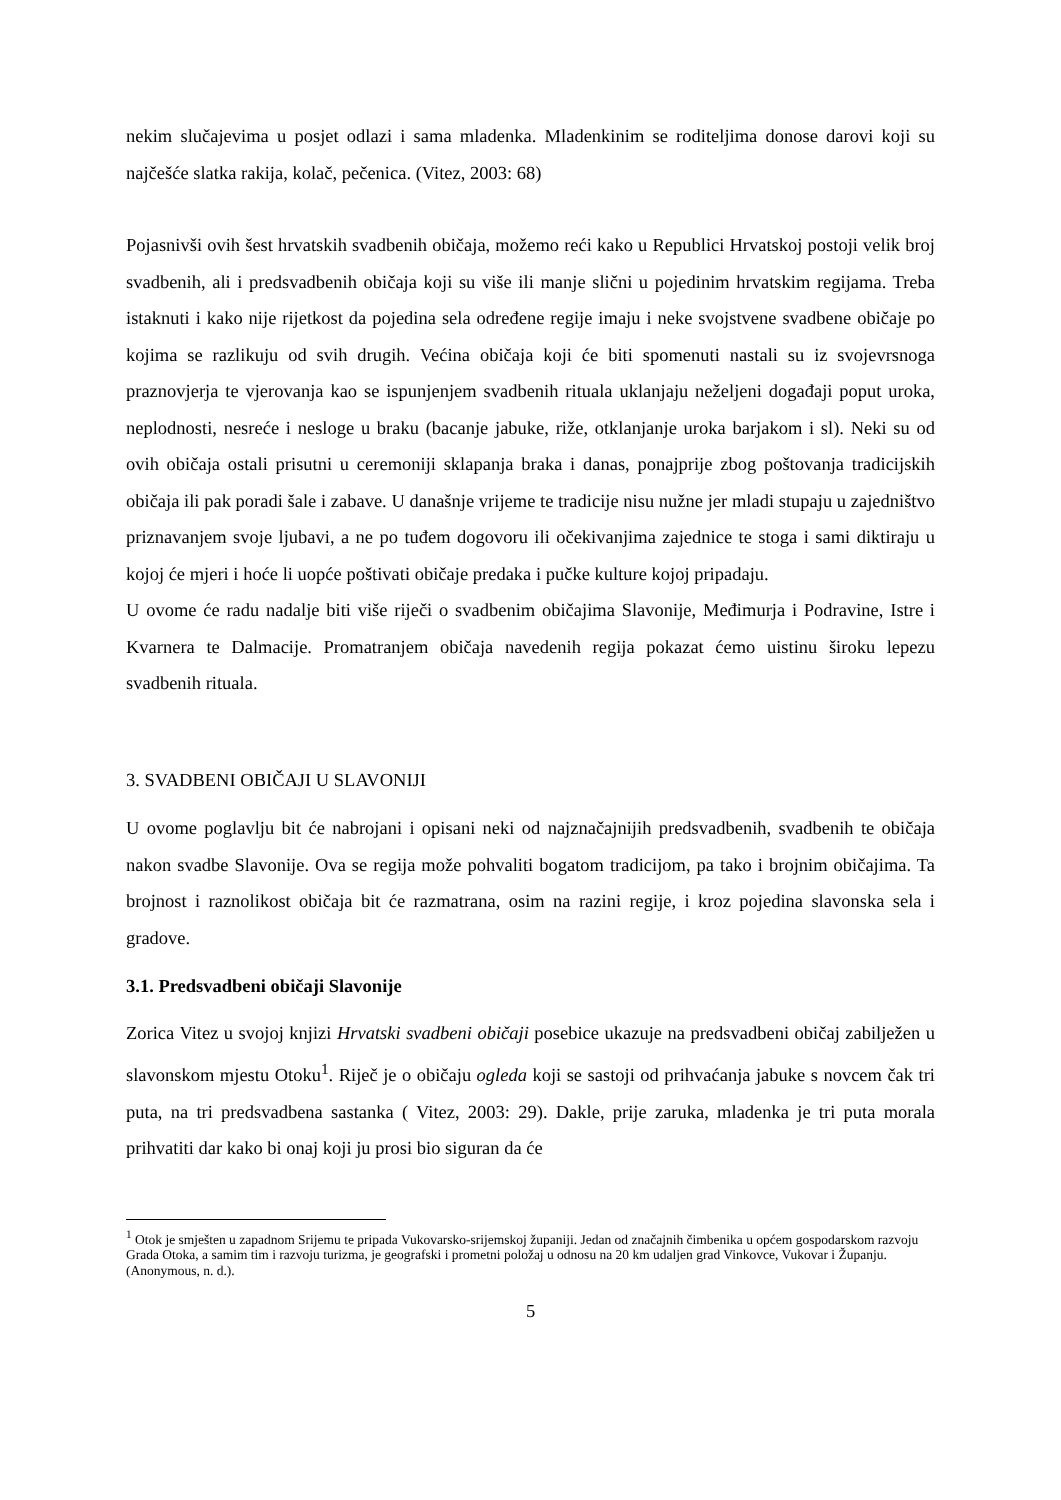nekim slučajevima u posjet odlazi i sama mladenka. Mladenkinim se roditeljima donose darovi koji su najčešće slatka rakija, kolač, pečenica. (Vitez, 2003: 68)
Pojasnivši ovih šest hrvatskih svadbenih običaja, možemo reći kako u Republici Hrvatskoj postoji velik broj svadbenih, ali i predsvadbenih običaja koji su više ili manje slični u pojedinim hrvatskim regijama. Treba istaknuti i kako nije rijetkost da pojedina sela određene regije imaju i neke svojstvene svadbene običaje po kojima se razlikuju od svih drugih. Većina običaja koji će biti spomenuti nastali su iz svojevrsnoga praznovjerja te vjerovanja kao se ispunjenjem svadbenih rituala uklanjaju neželjeni događaji poput uroka, neplodnosti, nesreće i nesloge u braku (bacanje jabuke, riže, otklanjanje uroka barjakom i sl). Neki su od ovih običaja ostali prisutni u ceremoniji sklapanja braka i danas, ponajprije zbog poštovanja tradicijskih običaja ili pak poradi šale i zabave. U današnje vrijeme te tradicije nisu nužne jer mladi stupaju u zajedništvo priznavanjem svoje ljubavi, a ne po tuđem dogovoru ili očekivanjima zajednice te stoga i sami diktiraju u kojoj će mjeri i hoće li uopće poštivati običaje predaka i pučke kulture kojoj pripadaju.
U ovome će radu nadalje biti više riječi o svadbenim običajima Slavonije, Međimurja i Podravine, Istre i Kvarnera te Dalmacije. Promatranjem običaja navedenih regija pokazat ćemo uistinu široku lepezu svadbenih rituala.
3. SVADBENI OBIČAJI U SLAVONIJI
U ovome poglavlju bit će nabrojani i opisani neki od najznačajnijih predsvadbenih, svadbenih te običaja nakon svadbe Slavonije. Ova se regija može pohvaliti bogatom tradicijom, pa tako i brojnim običajima. Ta brojnost i raznolikost običaja bit će razmatrana, osim na razini regije, i kroz pojedina slavonska sela i gradove.
3.1. Predsvadbeni običaji Slavonije
Zorica Vitez u svojoj knjizi Hrvatski svadbeni običaji posebice ukazuje na predsvadbeni običaj zabilježen u slavonskom mjestu Otoku<sup>1</sup>. Riječ je o običaju ogleda koji se sastoji od prihvaćanja jabuke s novcem čak tri puta, na tri predsvadbena sastanka ( Vitez, 2003: 29). Dakle, prije zaruka, mladenka je tri puta morala prihvatiti dar kako bi onaj koji ju prosi bio siguran da će
<sup>1</sup> Otok je smješten u zapadnom Srijemu te pripada Vukovarsko-srijemskoj županiji. Jedan od značajnih čimbenika u općem gospodarskom razvoju Grada Otoka, a samim tim i razvoju turizma, je geografski i prometni položaj u odnosu na 20 km udaljen grad Vinkovce, Vukovar i Županju. (Anonymous, n. d.).
5